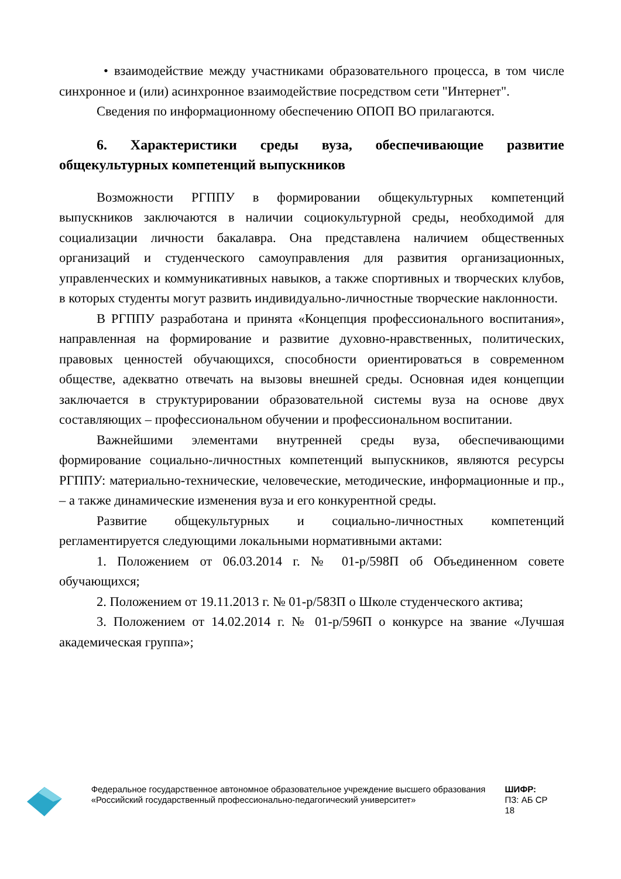• взаимодействие между участниками образовательного процесса, в том числе синхронное и (или) асинхронное взаимодействие посредством сети "Интернет".
Сведения по информационному обеспечению ОПОП ВО прилагаются.
6. Характеристики среды вуза, обеспечивающие развитие общекультурных компетенций выпускников
Возможности РГППУ в формировании общекультурных компетенций выпускников заключаются в наличии социокультурной среды, необходимой для социализации личности бакалавра. Она представлена наличием общественных организаций и студенческого самоуправления для развития организационных, управленческих и коммуникативных навыков, а также спортивных и творческих клубов, в которых студенты могут развить индивидуально-личностные творческие наклонности.
В РГППУ разработана и принята «Концепция профессионального воспитания», направленная на формирование и развитие духовно-нравственных, политических, правовых ценностей обучающихся, способности ориентироваться в современном обществе, адекватно отвечать на вызовы внешней среды. Основная идея концепции заключается в структурировании образовательной системы вуза на основе двух составляющих – профессиональном обучении и профессиональном воспитании.
Важнейшими элементами внутренней среды вуза, обеспечивающими формирование социально-личностных компетенций выпускников, являются ресурсы РГППУ: материально-технические, человеческие, методические, информационные и пр., – а также динамические изменения вуза и его конкурентной среды.
Развитие общекультурных и социально-личностных компетенций регламентируется следующими локальными нормативными актами:
1. Положением от 06.03.2014 г. № 01-р/598П об Объединенном совете обучающихся;
2. Положением от 19.11.2013 г. № 01-р/583П о Школе студенческого актива;
3. Положением от 14.02.2014 г. № 01-р/596П о конкурсе на звание «Лучшая академическая группа»;
Федеральное государственное автономное образовательное учреждение высшего образования «Российский государственный профессионально-педагогический университет»
ШИФР:
ПЗ: АБ СР 18